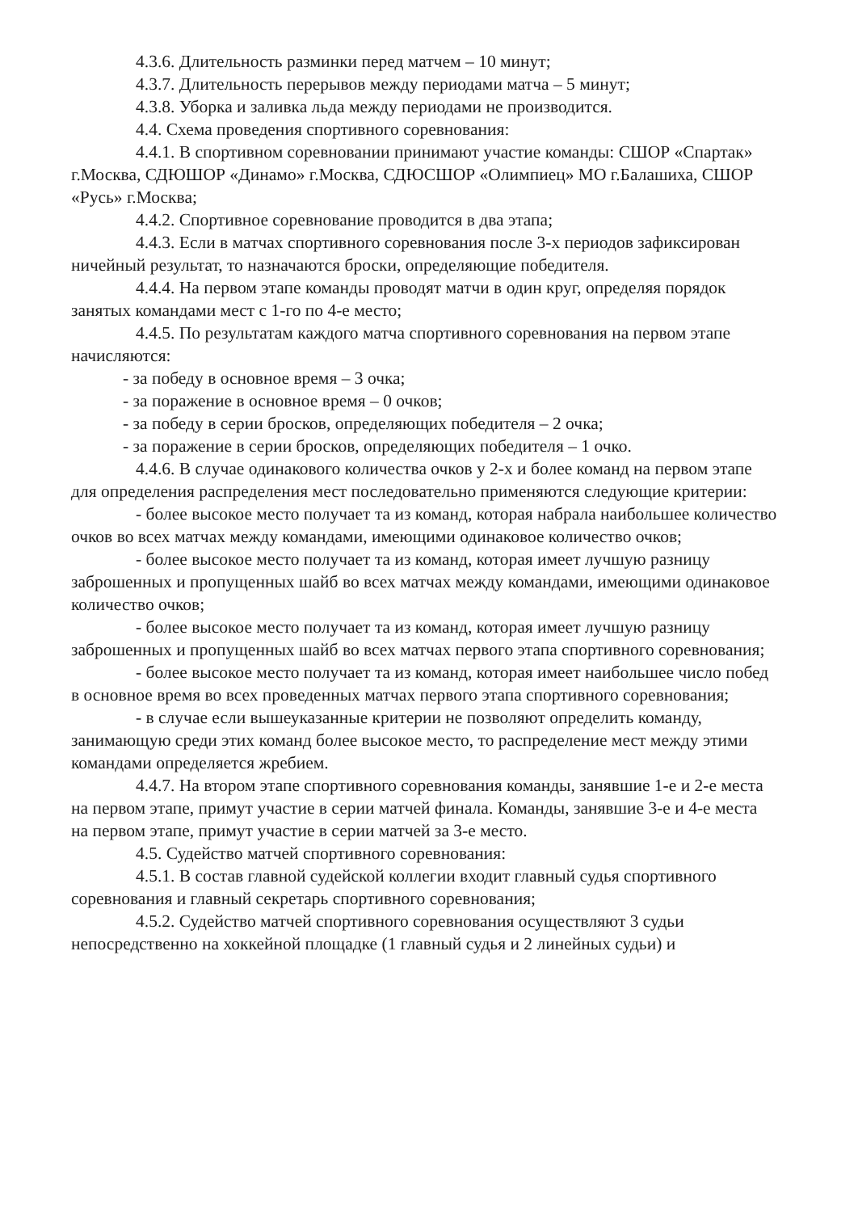4.3.6. Длительность разминки перед матчем – 10 минут;
4.3.7. Длительность перерывов между периодами матча – 5 минут;
4.3.8. Уборка и заливка льда между периодами не производится.
4.4. Схема проведения спортивного соревнования:
4.4.1. В спортивном соревновании принимают участие команды: СШОР «Спартак» г.Москва, СДЮШОР «Динамо» г.Москва, СДЮСШОР «Олимпиец» МО г.Балашиха, СШОР «Русь» г.Москва;
4.4.2. Спортивное соревнование проводится в два этапа;
4.4.3. Если в матчах спортивного соревнования после 3-х периодов зафиксирован ничейный результат, то назначаются броски, определяющие победителя.
4.4.4. На первом этапе команды проводят матчи в один круг, определяя порядок занятых командами мест с 1-го по 4-е место;
4.4.5. По результатам каждого матча спортивного соревнования на первом этапе начисляются:
- за победу в основное время – 3 очка;
- за поражение в основное время – 0 очков;
- за победу в серии бросков, определяющих победителя – 2 очка;
- за поражение в серии бросков, определяющих победителя – 1 очко.
4.4.6. В случае одинакового количества очков у 2-х и более команд на первом этапе для определения распределения мест последовательно применяются следующие критерии:
- более высокое место получает та из команд, которая набрала наибольшее количество очков во всех матчах между командами, имеющими одинаковое количество очков;
- более высокое место получает та из команд, которая имеет лучшую разницу заброшенных и пропущенных шайб во всех матчах между командами, имеющими одинаковое количество очков;
- более высокое место получает та из команд, которая имеет лучшую разницу заброшенных и пропущенных шайб во всех матчах первого этапа спортивного соревнования;
- более высокое место получает та из команд, которая имеет наибольшее число побед в основное время во всех проведенных матчах первого этапа спортивного соревнования;
- в случае если вышеуказанные критерии не позволяют определить команду, занимающую среди этих команд более высокое место, то распределение мест между этими командами определяется жребием.
4.4.7. На втором этапе спортивного соревнования команды, занявшие 1-е и 2-е места на первом этапе, примут участие в серии матчей финала. Команды, занявшие 3-е и 4-е места на первом этапе, примут участие в серии матчей за 3-е место.
4.5. Судейство матчей спортивного соревнования:
4.5.1. В состав главной судейской коллегии входит главный судья спортивного соревнования и главный секретарь спортивного соревнования;
4.5.2. Судейство матчей спортивного соревнования осуществляют 3 судьи непосредственно на хоккейной площадке (1 главный судья и 2 линейных судьи) и